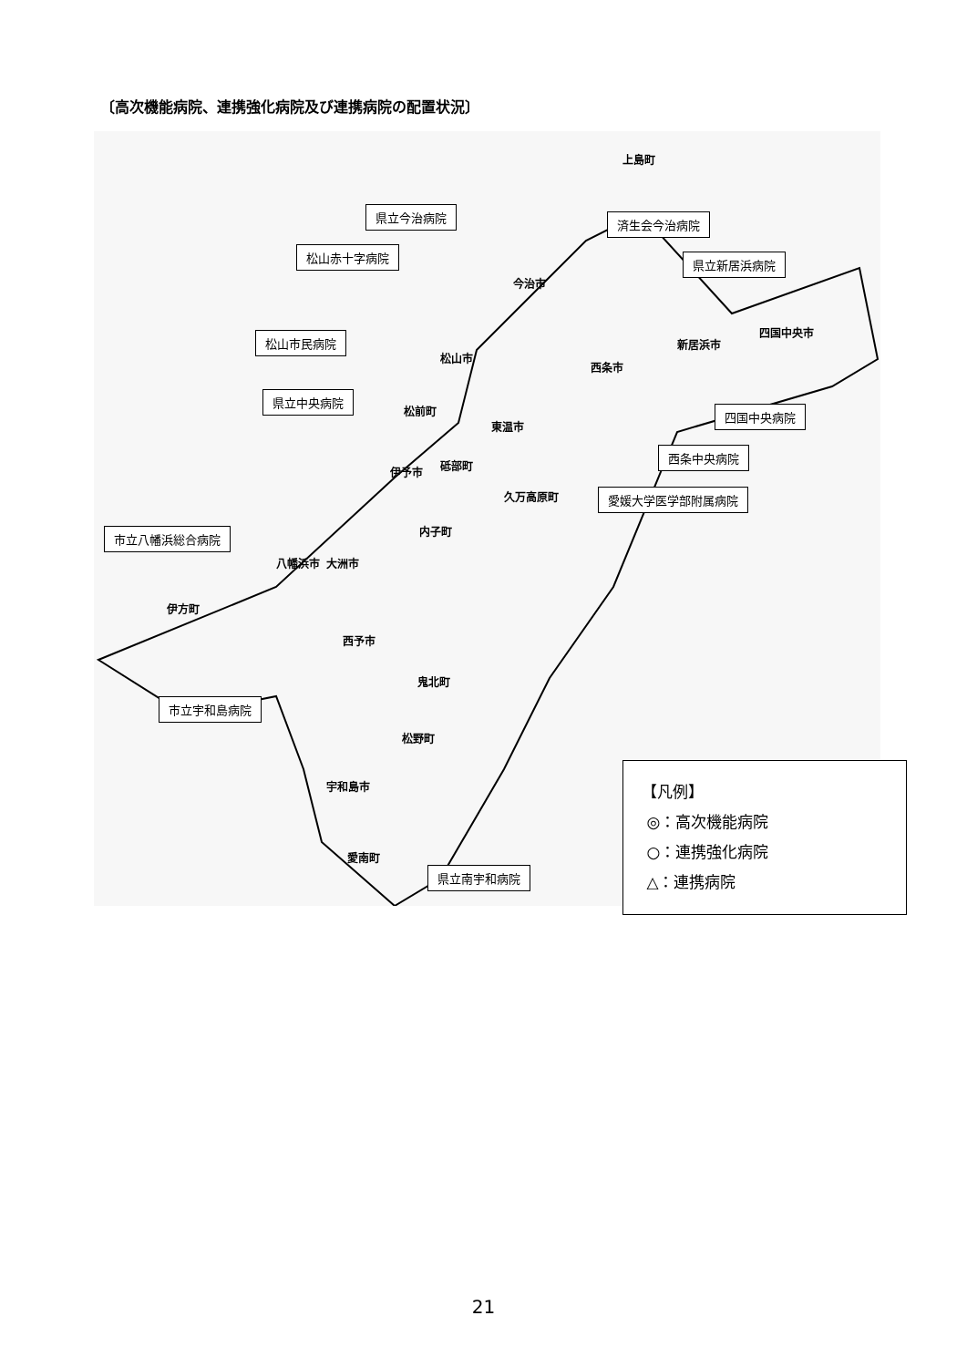〔高次機能病院、連携強化病院及び連携病院の配置状況〕
県立今治病院
済生会今治病院
松山赤十字病院
県立新居浜病院
松山市民病院
県立中央病院
四国中央病院
西条中央病院
愛媛大学医学部附属病院
市立八幡浜総合病院
市立宇和島病院
県立南宇和病院
上島町
今治市
四国中央市
新居浜市
西条市
松山市
松前町
東温市
伊予市 砥部町
久万高原町
内子町
大洲市 八幡浜市
伊方町
西予市
鬼北町
松野町
宇和島市
愛南町
【凡例】
◎：高次機能病院
○：連携強化病院
△：連携病院
21